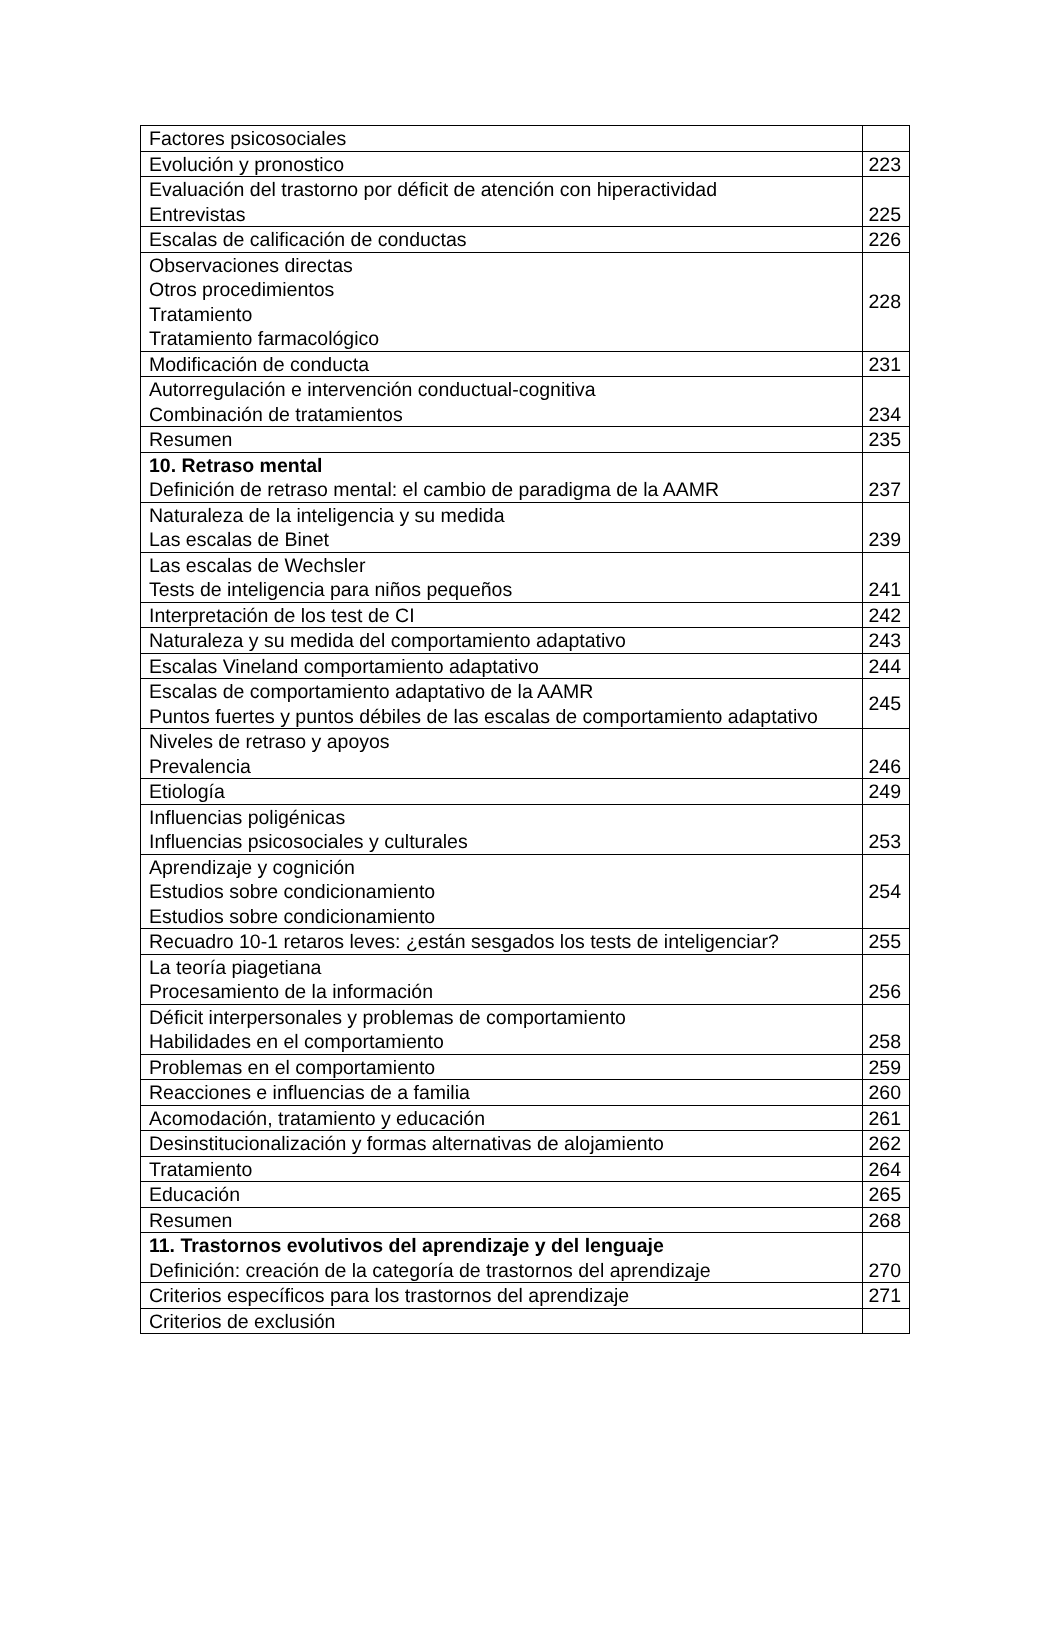| Factores psicosociales | |
| Evolución y pronostico | 223 |
| Evaluación del trastorno por déficit de atención con hiperactividad Entrevistas | 225 |
| Escalas de calificación de conductas | 226 |
| Observaciones directas Otros procedimientos Tratamiento Tratamiento farmacológico | 228 |
| Modificación de conducta | 231 |
| Autorregulación e intervención conductual-cognitiva Combinación de tratamientos | 234 |
| Resumen | 235 |
| 10. Retraso mental Definición de retraso mental: el cambio de paradigma de la AAMR | 237 |
| Naturaleza de la inteligencia y su medida Las escalas de Binet | 239 |
| Las escalas de Wechsler Tests de inteligencia para niños pequeños | 241 |
| Interpretación de los test de CI | 242 |
| Naturaleza y su medida del comportamiento adaptativo | 243 |
| Escalas Vineland comportamiento adaptativo | 244 |
| Escalas de comportamiento adaptativo de la AAMR Puntos fuertes y puntos débiles de las escalas de comportamiento adaptativo | 245 |
| Niveles de retraso y apoyos Prevalencia | 246 |
| Etiología | 249 |
| Influencias poligénicas Influencias psicosociales y culturales | 253 |
| Aprendizaje y cognición Estudios sobre condicionamiento Estudios sobre condicionamiento | 254 |
| Recuadro 10-1 retaros leves: ¿están sesgados los tests de inteligenciar? | 255 |
| La teoría piagetiana Procesamiento de la información | 256 |
| Déficit interpersonales y problemas de comportamiento Habilidades en el comportamiento | 258 |
| Problemas en el comportamiento | 259 |
| Reacciones e influencias de a familia | 260 |
| Acomodación, tratamiento y educación | 261 |
| Desinstitucionalización y formas alternativas de alojamiento | 262 |
| Tratamiento | 264 |
| Educación | 265 |
| Resumen | 268 |
| 11. Trastornos evolutivos del aprendizaje y del lenguaje Definición: creación de la categoría de trastornos del aprendizaje | 270 |
| Criterios específicos para los trastornos del aprendizaje | 271 |
| Criterios de exclusión | |